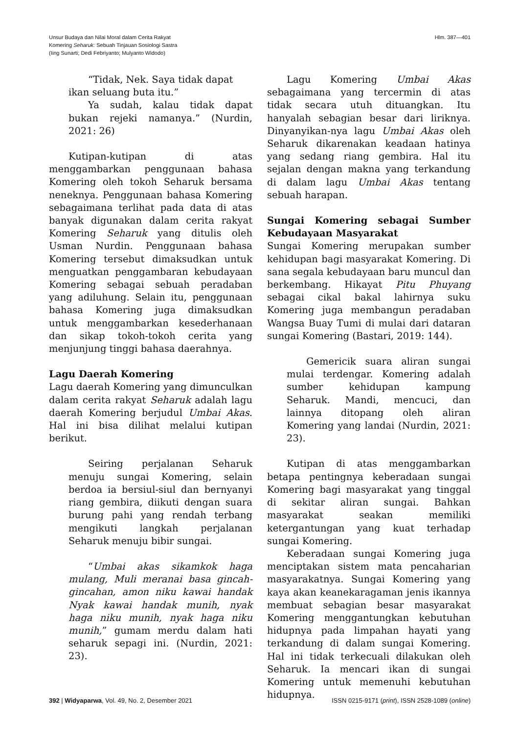Unsur Budaya dan Nilai Moral dalam Cerita Rakyat
Komering Seharuk: Sebuah Tinjauan Sosiologi Sastra
(Iing Sunarti; Dedi Febriyanto; Mulyanto Widodo)
Hlm. 387—401
“Tidak, Nek. Saya tidak dapat
ikan seluang buta itu.”
Ya sudah, kalau tidak dapat bukan rejeki namanya.” (Nurdin, 2021: 26)
Kutipan-kutipan di atas menggambarkan penggunaan bahasa Komering oleh tokoh Seharuk bersama neneknya. Penggunaan bahasa Komering sebagaimana terlihat pada data di atas banyak digunakan dalam cerita rakyat Komering Seharuk yang ditulis oleh Usman Nurdin. Penggunaan bahasa Komering tersebut dimaksudkan untuk menguatkan penggambaran kebudayaan Komering sebagai sebuah peradaban yang adiluhung. Selain itu, penggunaan bahasa Komering juga dimaksudkan untuk menggambarkan kesederhanaan dan sikap tokoh-tokoh cerita yang menjunjung tinggi bahasa daerahnya.
Lagu Daerah Komering
Lagu daerah Komering yang dimunculkan dalam cerita rakyat Seharuk adalah lagu daerah Komering berjudul Umbai Akas. Hal ini bisa dilihat melalui kutipan berikut.
Seiring perjalanan Seharuk menuju sungai Komering, selain berdoa ia bersiul-siul dan bernyanyi riang gembira, diikuti dengan suara burung pahi yang rendah terbang mengikuti langkah perjalanan Seharuk menuju bibir sungai.
“Umbai akas sikamkok haga mulang, Muli meranai basa gincah-gincahan, amon niku kawai handak Nyak kawai handak munih, nyak haga niku munih, nyak haga niku munih,” gumam merdu dalam hati seharuk sepagi ini. (Nurdin, 2021: 23).
Lagu Komering Umbai Akas sebagaimana yang tercermin di atas tidak secara utuh dituangkan. Itu hanyalah sebagian besar dari liriknya. Dinyanyikan-nya lagu Umbai Akas oleh Seharuk dikarenakan keadaan hatinya yang sedang riang gembira. Hal itu sejalan dengan makna yang terkandung di dalam lagu Umbai Akas tentang sebuah harapan.
Sungai Komering sebagai Sumber Kebudayaan Masyarakat
Sungai Komering merupakan sumber kehidupan bagi masyarakat Komering. Di sana segala kebudayaan baru muncul dan berkembang. Hikayat Pitu Phuyang sebagai cikal bakal lahirnya suku Komering juga membangun peradaban Wangsa Buay Tumi di mulai dari dataran sungai Komering (Bastari, 2019: 144).
Gemericik suara aliran sungai mulai terdengar. Komering adalah sumber kehidupan kampung Seharuk. Mandi, mencuci, dan lainnya ditopang oleh aliran Komering yang landai (Nurdin, 2021: 23).
Kutipan di atas menggambarkan betapa pentingnya keberadaan sungai Komering bagi masyarakat yang tinggal di sekitar aliran sungai. Bahkan masyarakat seakan memiliki ketergantungan yang kuat terhadap sungai Komering.
Keberadaan sungai Komering juga menciptakan sistem mata pencaharian masyarakatnya. Sungai Komering yang kaya akan keanekaragaman jenis ikannya membuat sebagian besar masyarakat Komering menggantungkan kebutuhan hidupnya pada limpahan hayati yang terkandung di dalam sungai Komering. Hal ini tidak terkecuali dilakukan oleh Seharuk. Ia mencari ikan di sungai Komering untuk memenuhi kebutuhan hidupnya.
392 | Widyaparwa, Vol. 49, No. 2, Desember 2021
ISSN 0215-9171 (print), ISSN 2528-1089 (online)